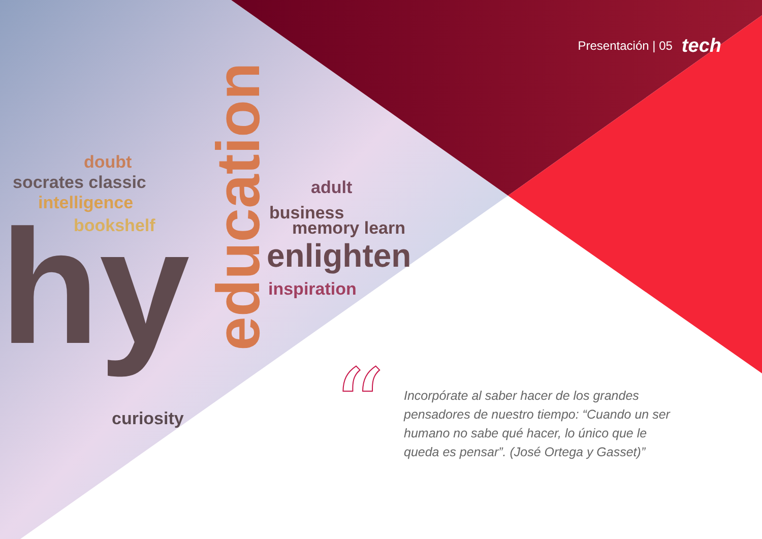hy
socrates classic
doubt
intelligence
bookshelf
business
memory learn
enlighten
inspiration
adult
curiosity
education
Presentación | 05 tech
“
Incorpórate al saber hacer de los grandes pensadores de nuestro tiempo: “Cuando un ser humano no sabe qué hacer, lo único que le queda es pensar”. (José Ortega y Gasset)”